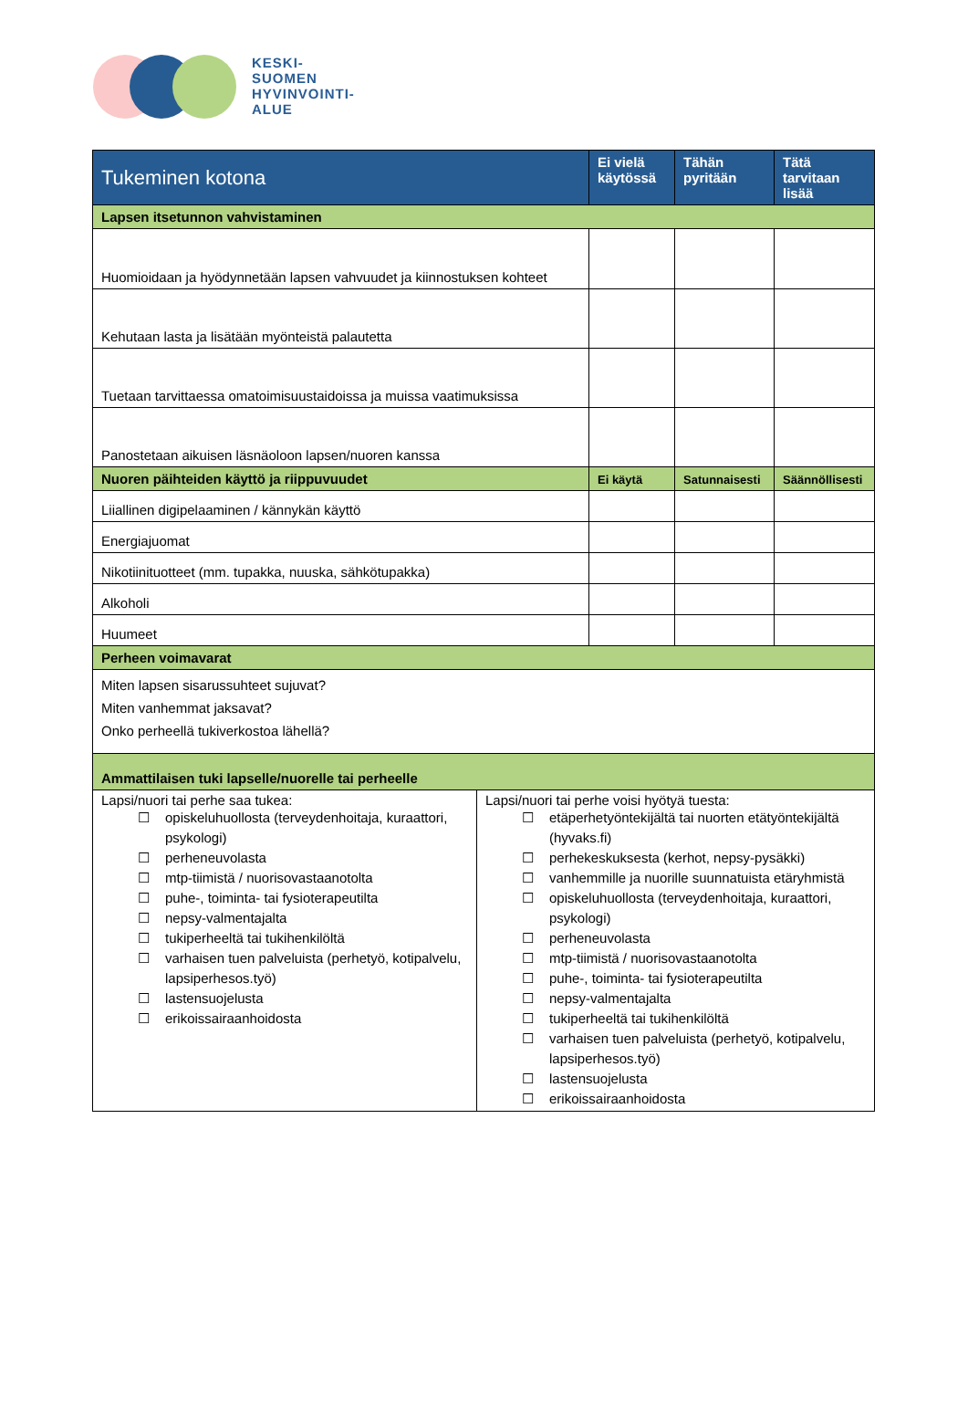KESKI-
SUOMEN
HYVINVOINTI-
ALUE
| Tukeminen kotona | Ei vielä käytössä | Tähän pyritään | Tätä tarvitaan lisää |
| --- | --- | --- | --- |
| Lapsen itsetunnon vahvistaminen | | | |
| Huomioidaan ja hyödynnetään lapsen vahvuudet ja kiinnostuksen kohteet | | | |
| Kehutaan lasta ja lisätään myönteistä palautetta | | | |
| Tuetaan tarvittaessa omatoimisuustaidoissa ja muissa vaatimuksissa | | | |
| Panostetaan aikuisen läsnäoloon lapsen/nuoren kanssa | | | |
| Nuoren päihteiden käyttö ja riippuvuudet | Ei käytä | Satunnaisesti | Säännöllisesti |
| Liiallinen digipelaaminen / kännykän käyttö | | | |
| Energiajuomat | | | |
| Nikotiinituotteet (mm. tupakka, nuuska, sähkötupakka) | | | |
| Alkoholi | | | |
| Huumeet | | | |
| Perheen voimavarat | | | |
| Miten lapsen sisarussuhteet sujuvat? Miten vanhemmat jaksavat? Onko perheellä tukiverkostoa lähellä? | | | |
| Ammattilaisen tuki lapselle/nuorelle tai perheelle | | | |
| Lapsi/nuori tai perhe saa tukea: ☐ opiskeluhuollosta (terveydenhoitaja, kuraattori, psykologi) ☐ perheneuvolasta ☐ mtp-tiimistä / nuorisovastaanotolta ☐ puhe-, toiminta- tai fysioterapeutilta ☐ nepsy-valmentajalta ☐ tukiperheeltä tai tukihenkilöltä ☐ varhaisen tuen palveluista (perhetyö, kotipalvelu, lapsiperhesos.työ) ☐ lastensuojelusta ☐ erikoissairaanhoidosta Lapsi/nuori tai perhe voisi hyötyä tuesta: ☐ etäperhetyöntekijältä tai nuorten etätyöntekijältä (hyvaks.fi) ☐ perhekeskuksesta (kerhot, nepsy-pysäkki) ☐ vanhemmille ja nuorille suunnatuista etäryhmistä ☐ opiskeluhuollosta (terveydenhoitaja, kuraattori, psykologi) ☐ perheneuvolasta ☐ mtp-tiimistä / nuorisovastaanotolta ☐ puhe-, toiminta- tai fysioterapeutilta ☐ nepsy-valmentajalta ☐ tukiperheeltä tai tukihenkilöltä ☐ varhaisen tuen palveluista (perhetyö, kotipalvelu, lapsiperhesos.työ) ☐ lastensuojelusta ☐ erikoissairaanhoidosta | | | |